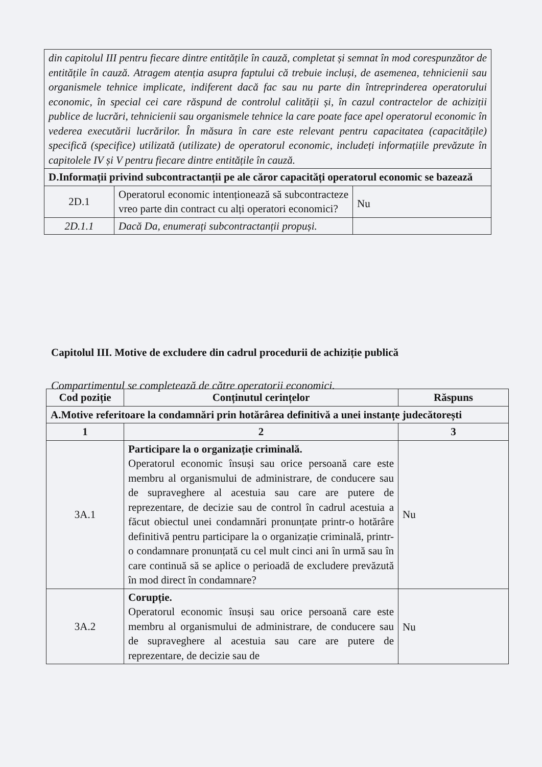| din capitolul III pentru fiecare dintre entitățile în cauză, completat și semnat în mod corespunzător de entitățile în cauză. Atragem atenția asupra faptului că trebuie incluși, de asemenea, tehnicienii sau organismele tehnice implicate, indiferent dacă fac sau nu parte din întreprinderea operatorului economic, în special cei care răspund de controlul calității și, în cazul contractelor de achiziții publice de lucrări, tehnicienii sau organismele tehnice la care poate face apel operatorul economic în vederea executării lucrărilor. În măsura în care este relevant pentru capacitatea (capacitățile) specifică (specifice) utilizată (utilizate) de operatorul economic, includeți informațiile prevăzute în capitolele IV și V pentru fiecare dintre entitățile în cauză. | | |
| D.Informații privind subcontractanții pe ale căror capacități operatorul economic se bazează | | |
| 2D.1 | Operatorul economic intenționează să subcontracteze vreo parte din contract cu alți operatori economici? | Nu |
| 2D.1.1 | Dacă Da, enumerați subcontractanții propuși. | |
Capitolul III. Motive de excludere din cadrul procedurii de achiziție publică
Compartimentul se completează de către operatorii economici.
| Cod poziție | Conținutul cerințelor | Răspuns |
| --- | --- | --- |
| A.Motive referitoare la condamnări prin hotărârea definitivă a unei instanțe judecătorești | | |
| 1 | 2 | 3 |
| 3A.1 | Participare la o organizație criminală. Operatorul economic însuși sau orice persoană care este membru al organismului de administrare, de conducere sau de supraveghere al acestuia sau care are putere de reprezentare, de decizie sau de control în cadrul acestuia a făcut obiectul unei condamnări pronunțate printr-o hotărâre definitivă pentru participare la o organizație criminală, printr-o condamnare pronunțată cu cel mult cinci ani în urmă sau în care continuă să se aplice o perioadă de excludere prevăzută în mod direct în condamnare? | Nu |
| 3A.2 | Corupție. Operatorul economic însuși sau orice persoană care este membru al organismului de administrare, de conducere sau de supraveghere al acestuia sau care are putere de reprezentare, de decizie sau de | Nu |